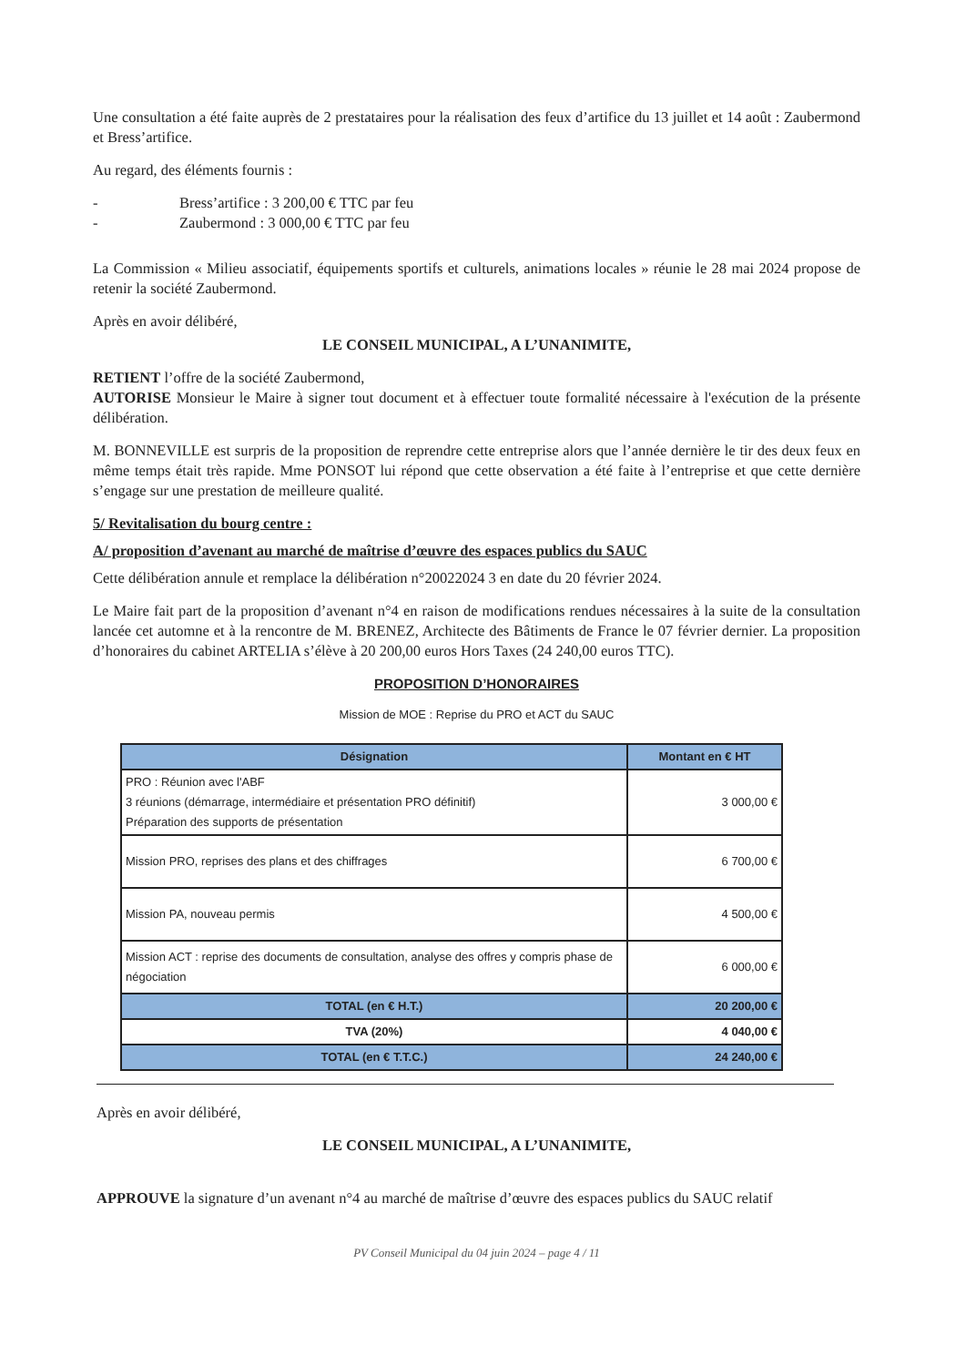Une consultation a été faite auprès de 2 prestataires pour la réalisation des feux d’artifice du 13 juillet et 14 août : Zaubermond et Bress’artifice.
Au regard, des éléments fournis :
- Bress’artifice : 3 200,00 € TTC par feu
- Zaubermond : 3 000,00 € TTC par feu
La Commission « Milieu associatif, équipements sportifs et culturels, animations locales » réunie le 28 mai 2024 propose de retenir la société Zaubermond.
Après en avoir délibéré,
LE CONSEIL MUNICIPAL, A L’UNANIMITE,
RETIENT l’offre de la société Zaubermond,
AUTORISE Monsieur le Maire à signer tout document et à effectuer toute formalité nécessaire à l'exécution de la présente délibération.
M. BONNEVILLE est surpris de la proposition de reprendre cette entreprise alors que l’année dernière le tir des deux feux en même temps était très rapide. Mme PONSOT lui répond que cette observation a été faite à l’entreprise et que cette dernière s’engage sur une prestation de meilleure qualité.
5/ Revitalisation du bourg centre :
A/ proposition d’avenant au marché de maîtrise d’œuvre des espaces publics du SAUC
Cette délibération annule et remplace la délibération n°20022024 3 en date du 20 février 2024.
Le Maire fait part de la proposition d’avenant n°4 en raison de modifications rendues nécessaires à la suite de la consultation lancée cet automne et à la rencontre de M. BRENEZ, Architecte des Bâtiments de France le 07 février dernier. La proposition d’honoraires du cabinet ARTELIA s’élève à 20 200,00 euros Hors Taxes (24 240,00 euros TTC).
PROPOSITION D’HONORAIRES
Mission de MOE : Reprise du PRO et ACT du SAUC
| Désignation | Montant en € HT |
| --- | --- |
| PRO : Réunion avec l'ABF 3 réunions (démarrage, intermédiaire et présentation PRO définitif) Préparation des supports de présentation | 3 000,00 € |
| Mission PRO, reprises des plans et des chiffrages | 6 700,00 € |
| Mission PA, nouveau permis | 4 500,00 € |
| Mission ACT : reprise des documents de consultation, analyse des offres y compris phase de négociation | 6 000,00 € |
| TOTAL (en € H.T.) | 20 200,00 € |
| TVA (20%) | 4 040,00 € |
| TOTAL (en € T.T.C.) | 24 240,00 € |
Après en avoir délibéré,
LE CONSEIL MUNICIPAL, A L’UNANIMITE,
APPROUVE la signature d’un avenant n°4 au marché de maîtrise d’œuvre des espaces publics du SAUC relatif
PV Conseil Municipal du 04 juin 2024 – page 4 / 11